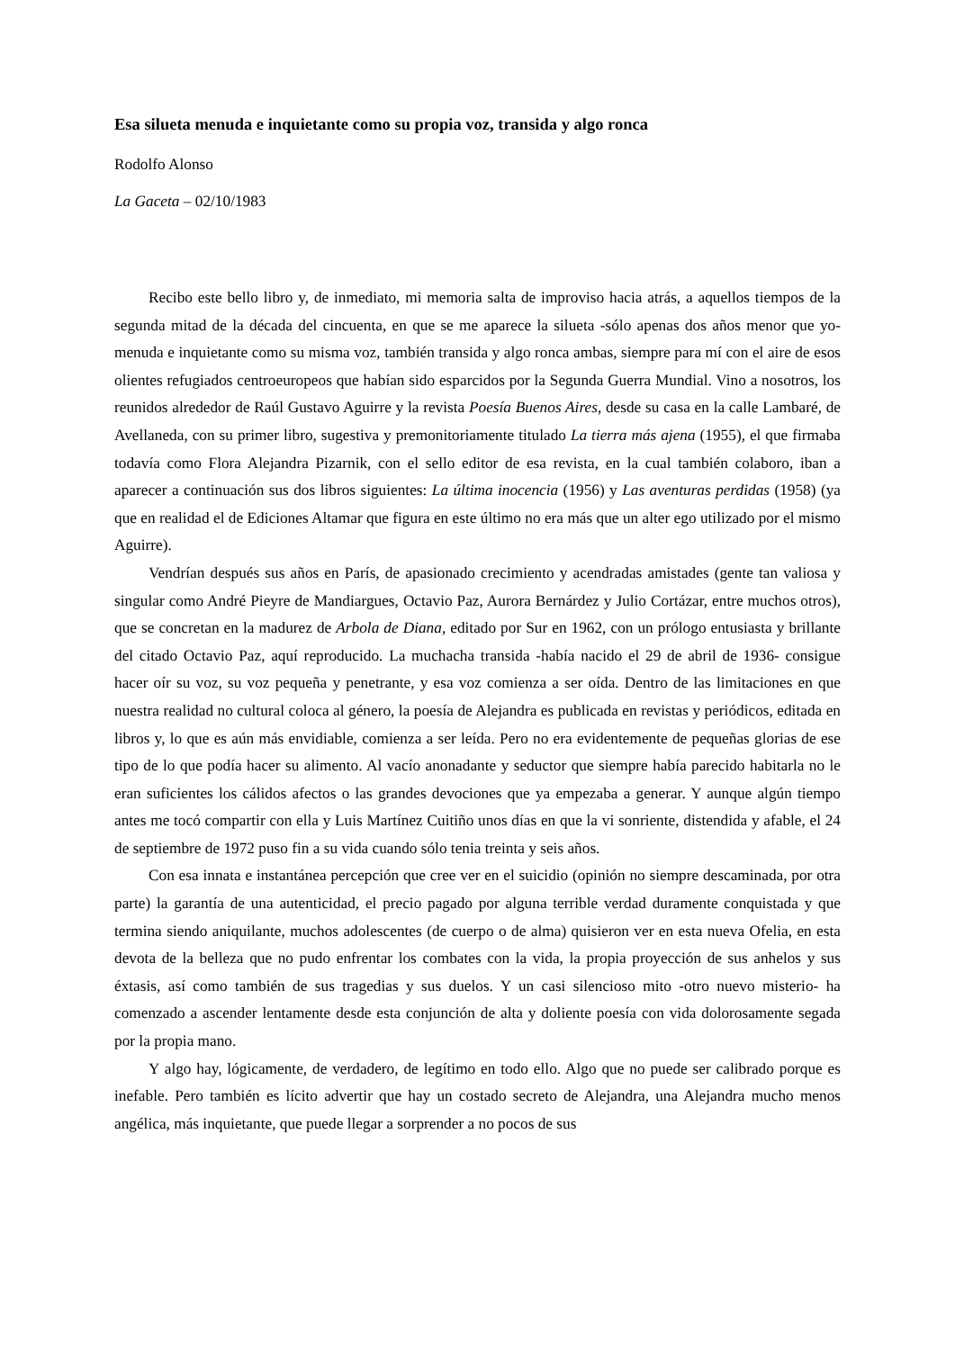Esa silueta menuda e inquietante como su propia voz, transida y algo ronca
Rodolfo Alonso
La Gaceta – 02/10/1983
Recibo este bello libro y, de inmediato, mi memoria salta de improviso hacia atrás, a aquellos tiempos de la segunda mitad de la década del cincuenta, en que se me aparece la silueta -sólo apenas dos años menor que yo- menuda e inquietante como su misma voz, también transida y algo ronca ambas, siempre para mí con el aire de esos olientes refugiados centroeuropeos que habían sido esparcidos por la Segunda Guerra Mundial. Vino a nosotros, los reunidos alrededor de Raúl Gustavo Aguirre y la revista Poesía Buenos Aires, desde su casa en la calle Lambaré, de Avellaneda, con su primer libro, sugestiva y premonitoriamente titulado La tierra más ajena (1955), el que firmaba todavía como Flora Alejandra Pizarnik, con el sello editor de esa revista, en la cual también colaboro, iban a aparecer a continuación sus dos libros siguientes: La última inocencia (1956) y Las aventuras perdidas (1958) (ya que en realidad el de Ediciones Altamar que figura en este último no era más que un alter ego utilizado por el mismo Aguirre).
Vendrían después sus años en París, de apasionado crecimiento y acendradas amistades (gente tan valiosa y singular como André Pieyre de Mandiargues, Octavio Paz, Aurora Bernárdez y Julio Cortázar, entre muchos otros), que se concretan en la madurez de Arbola de Diana, editado por Sur en 1962, con un prólogo entusiasta y brillante del citado Octavio Paz, aquí reproducido. La muchacha transida -había nacido el 29 de abril de 1936- consigue hacer oír su voz, su voz pequeña y penetrante, y esa voz comienza a ser oída. Dentro de las limitaciones en que nuestra realidad no cultural coloca al género, la poesía de Alejandra es publicada en revistas y periódicos, editada en libros y, lo que es aún más envidiable, comienza a ser leída. Pero no era evidentemente de pequeñas glorias de ese tipo de lo que podía hacer su alimento. Al vacío anonadante y seductor que siempre había parecido habitarla no le eran suficientes los cálidos afectos o las grandes devociones que ya empezaba a generar. Y aunque algún tiempo antes me tocó compartir con ella y Luis Martínez Cuitiño unos días en que la vi sonriente, distendida y afable, el 24 de septiembre de 1972 puso fin a su vida cuando sólo tenia treinta y seis años.
Con esa innata e instantánea percepción que cree ver en el suicidio (opinión no siempre descaminada, por otra parte) la garantía de una autenticidad, el precio pagado por alguna terrible verdad duramente conquistada y que termina siendo aniquilante, muchos adolescentes (de cuerpo o de alma) quisieron ver en esta nueva Ofelia, en esta devota de la belleza que no pudo enfrentar los combates con la vida, la propia proyección de sus anhelos y sus éxtasis, así como también de sus tragedias y sus duelos. Y un casi silencioso mito -otro nuevo misterio- ha comenzado a ascender lentamente desde esta conjunción de alta y doliente poesía con vida dolorosamente segada por la propia mano.
Y algo hay, lógicamente, de verdadero, de legítimo en todo ello. Algo que no puede ser calibrado porque es inefable. Pero también es lícito advertir que hay un costado secreto de Alejandra, una Alejandra mucho menos angélica, más inquietante, que puede llegar a sorprender a no pocos de sus